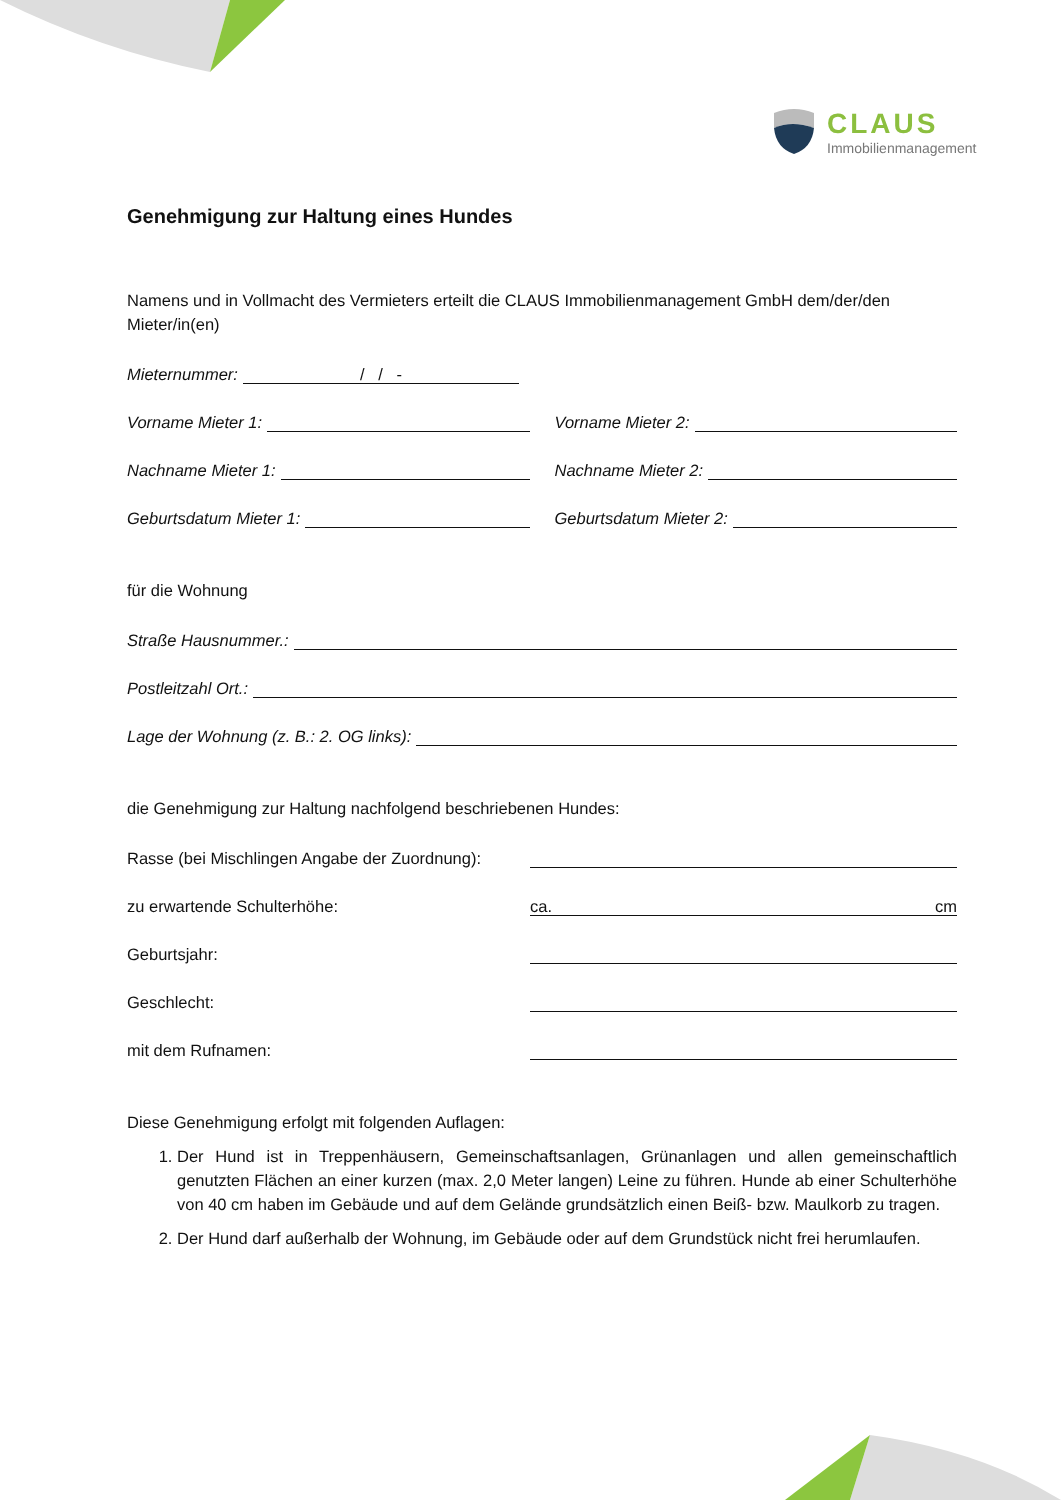CLAUS
Immobilienmanagement
Genehmigung zur Haltung eines Hundes
Namens und in Vollmacht des Vermieters erteilt die CLAUS Immobilienmanagement GmbH dem/der/den Mieter/in(en)
Mieternummer: / / -
Vorname Mieter 1:
Vorname Mieter 2:
Nachname Mieter 1:
Nachname Mieter 2:
Geburtsdatum Mieter 1:
Geburtsdatum Mieter 2:
für die Wohnung
Straße Hausnummer.:
Postleitzahl Ort.:
Lage der Wohnung (z. B.: 2. OG links):
die Genehmigung zur Haltung nachfolgend beschriebenen Hundes:
Rasse (bei Mischlingen Angabe der Zuordnung):
zu erwartende Schulterhöhe: ca. cm
Geburtsjahr:
Geschlecht:
mit dem Rufnamen:
Diese Genehmigung erfolgt mit folgenden Auflagen:
1. Der Hund ist in Treppenhäusern, Gemeinschaftsanlagen, Grünanlagen und allen gemeinschaftlich genutzten Flächen an einer kurzen (max. 2,0 Meter langen) Leine zu führen. Hunde ab einer Schulterhöhe von 40 cm haben im Gebäude und auf dem Gelände grundsätzlich einen Beiß- bzw. Maulkorb zu tragen.
2. Der Hund darf außerhalb der Wohnung, im Gebäude oder auf dem Grundstück nicht frei herumlaufen.